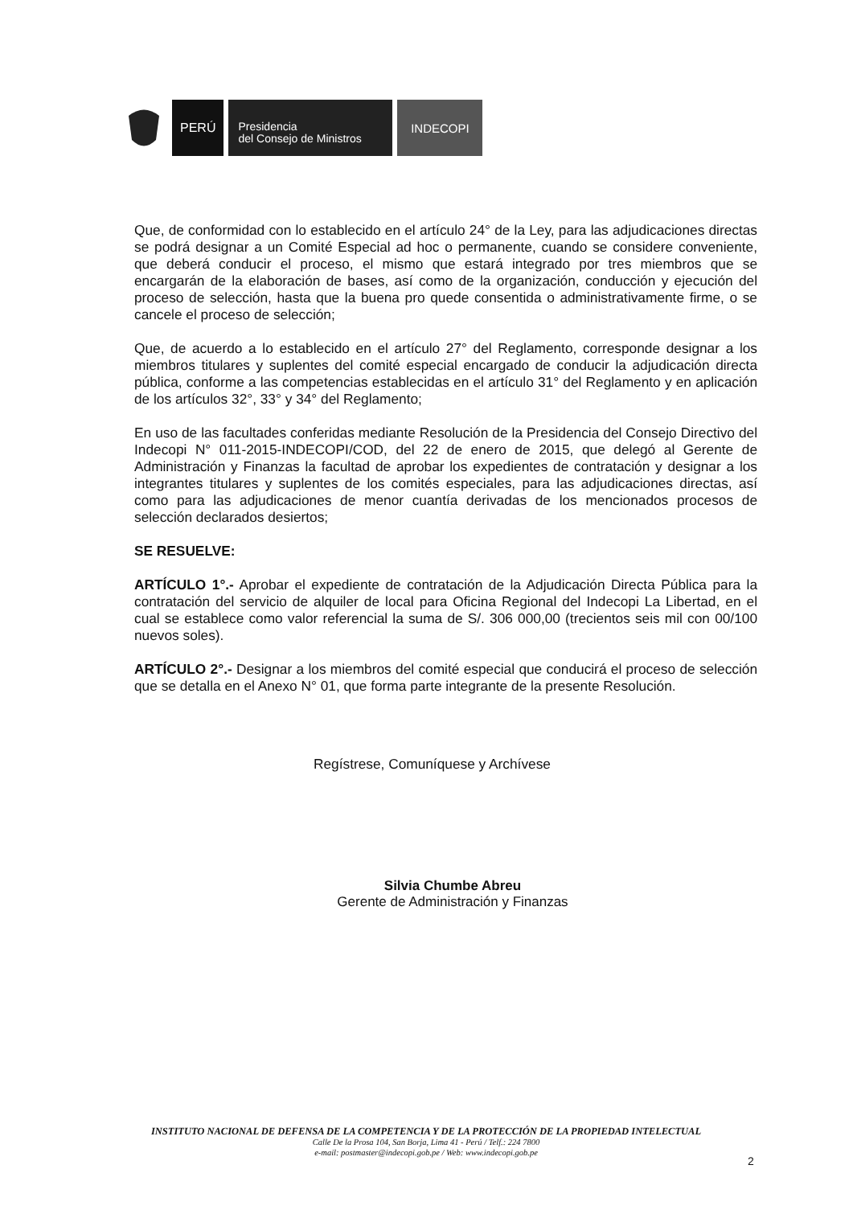PERÚ
Presidencia
del Consejo de Ministros
INDECOPI
Que, de conformidad con lo establecido en el artículo 24° de la Ley, para las adjudicaciones directas se podrá designar a un Comité Especial ad hoc o permanente, cuando se considere conveniente, que deberá conducir el proceso, el mismo que estará integrado por tres miembros que se encargarán de la elaboración de bases, así como de la organización, conducción y ejecución del proceso de selección, hasta que la buena pro quede consentida o administrativamente firme, o se cancele el proceso de selección;
Que, de acuerdo a lo establecido en el artículo 27° del Reglamento, corresponde designar a los miembros titulares y suplentes del comité especial encargado de conducir la adjudicación directa pública, conforme a las competencias establecidas en el artículo 31° del Reglamento y en aplicación de los artículos 32°, 33° y 34° del Reglamento;
En uso de las facultades conferidas mediante Resolución de la Presidencia del Consejo Directivo del Indecopi N° 011-2015-INDECOPI/COD, del 22 de enero de 2015, que delegó al Gerente de Administración y Finanzas la facultad de aprobar los expedientes de contratación y designar a los integrantes titulares y suplentes de los comités especiales, para las adjudicaciones directas, así como para las adjudicaciones de menor cuantía derivadas de los mencionados procesos de selección declarados desiertos;
SE RESUELVE:
ARTÍCULO 1°.- Aprobar el expediente de contratación de la Adjudicación Directa Pública para la contratación del servicio de alquiler de local para Oficina Regional del Indecopi La Libertad, en el cual se establece como valor referencial la suma de S/. 306 000,00 (trecientos seis mil con 00/100 nuevos soles).
ARTÍCULO 2°.- Designar a los miembros del comité especial que conducirá el proceso de selección que se detalla en el Anexo N° 01, que forma parte integrante de la presente Resolución.
Regístrese, Comuníquese y Archívese
Silvia Chumbe Abreu
Gerente de Administración y Finanzas
INSTITUTO NACIONAL DE DEFENSA DE LA COMPETENCIA Y DE LA PROTECCIÓN DE LA PROPIEDAD INTELECTUAL
Calle De la Prosa 104, San Borja, Lima 41 - Perú / Telf.: 224 7800
e-mail: postmaster@indecopi.gob.pe / Web: www.indecopi.gob.pe
2